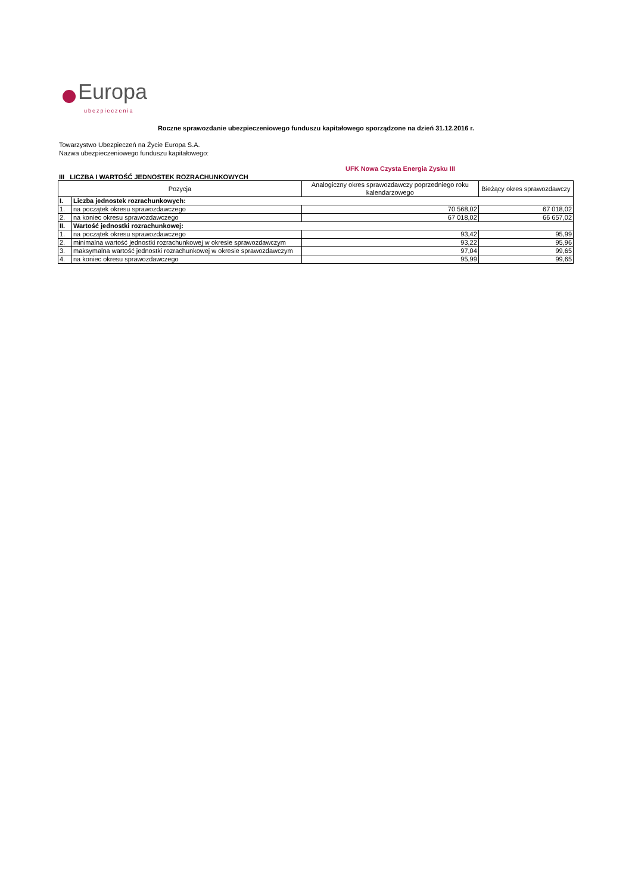Europa
ubezpieczenia
Roczne sprawozdanie ubezpieczeniowego funduszu kapitałowego sporządzone na dzień 31.12.2016 r.
Towarzystwo Ubezpieczeń na Życie Europa S.A.
Nazwa ubezpieczeniowego funduszu kapitałowego:
UFK Nowa Czysta Energia Zysku III
III LICZBA I WARTOŚĆ JEDNOSTEK ROZRACHUNKOWYCH
| Pozycja | | Analogiczny okres sprawozdawczy poprzedniego roku kalendarzowego | Bieżący okres sprawozdawczy |
| --- | --- | --- | --- |
| I. | Liczba jednostek rozrachunkowych: | | |
| 1. | na początek okresu sprawozdawczego | 70 568,02 | 67 018,02 |
| 2. | na koniec okresu sprawozdawczego | 67 018,02 | 66 657,02 |
| II. | Wartość jednostki rozrachunkowej: | | |
| 1. | na początek okresu sprawozdawczego | 93,42 | 95,99 |
| 2. | minimalna wartość jednostki rozrachunkowej w okresie sprawozdawczym | 93,22 | 95,96 |
| 3. | maksymalna wartość jednostki rozrachunkowej w okresie sprawozdawczym | 97,04 | 99,65 |
| 4. | na koniec okresu sprawozdawczego | 95,99 | 99,65 |